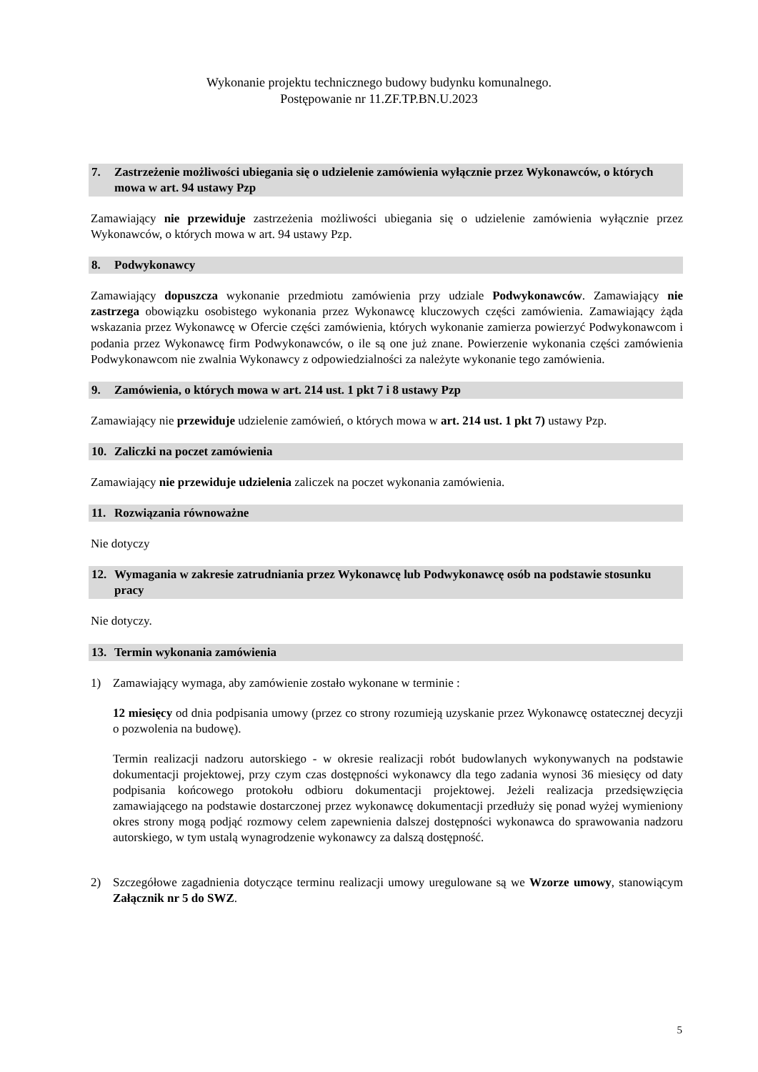Wykonanie projektu technicznego budowy budynku komunalnego.
Postępowanie nr 11.ZF.TP.BN.U.2023
7. Zastrzeżenie możliwości ubiegania się o udzielenie zamówienia wyłącznie przez Wykonawców, o których mowa w art. 94 ustawy Pzp
Zamawiający nie przewiduje zastrzeżenia możliwości ubiegania się o udzielenie zamówienia wyłącznie przez Wykonawców, o których mowa w art. 94 ustawy Pzp.
8. Podwykonawcy
Zamawiający dopuszcza wykonanie przedmiotu zamówienia przy udziale Podwykonawców. Zamawiający nie zastrzega obowiązku osobistego wykonania przez Wykonawcę kluczowych części zamówienia. Zamawiający żąda wskazania przez Wykonawcę w Ofercie części zamówienia, których wykonanie zamierza powierzyć Podwykonawcom i podania przez Wykonawcę firm Podwykonawców, o ile są one już znane. Powierzenie wykonania części zamówienia Podwykonawcom nie zwalnia Wykonawcy z odpowiedzialności za należyte wykonanie tego zamówienia.
9. Zamówienia, o których mowa w art. 214 ust. 1 pkt 7 i 8 ustawy Pzp
Zamawiający nie przewiduje udzielenie zamówień, o których mowa w art. 214 ust. 1 pkt 7) ustawy Pzp.
10. Zaliczki na poczet zamówienia
Zamawiający nie przewiduje udzielenia zaliczek na poczet wykonania zamówienia.
11. Rozwiązania równoważne
Nie dotyczy
12. Wymagania w zakresie zatrudniania przez Wykonawcę lub Podwykonawcę osób na podstawie stosunku pracy
Nie dotyczy.
13. Termin wykonania zamówienia
1) Zamawiający wymaga, aby zamówienie zostało wykonane w terminie :
12 miesięcy od dnia podpisania umowy (przez co strony rozumieją uzyskanie przez Wykonawcę ostatecznej decyzji o pozwolenia na budowę).
Termin realizacji nadzoru autorskiego - w okresie realizacji robót budowlanych wykonywanych na podstawie dokumentacji projektowej, przy czym czas dostępności wykonawcy dla tego zadania wynosi 36 miesięcy od daty podpisania końcowego protokołu odbioru dokumentacji projektowej. Jeżeli realizacja przedsięwzięcia zamawiającego na podstawie dostarczonej przez wykonawcę dokumentacji przedłuży się ponad wyżej wymieniony okres strony mogą podjąć rozmowy celem zapewnienia dalszej dostępności wykonawca do sprawowania nadzoru autorskiego, w tym ustalą wynagrodzenie wykonawcy za dalszą dostępność.
2) Szczegółowe zagadnienia dotyczące terminu realizacji umowy uregulowane są we Wzorze umowy, stanowiącym Załącznik nr 5 do SWZ.
5